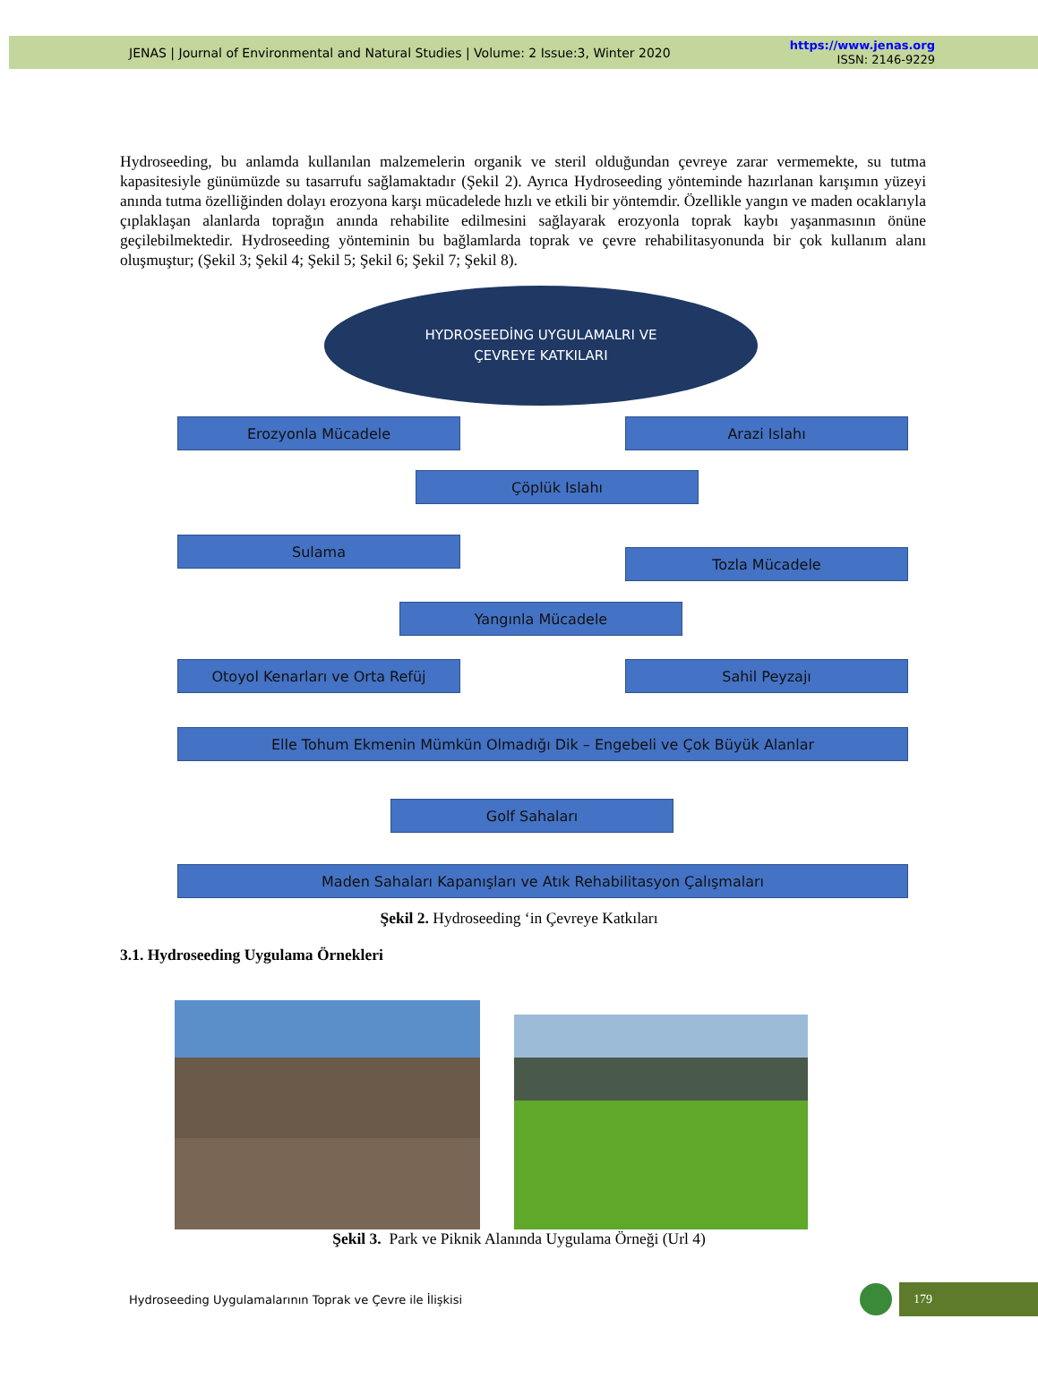JENAS | Journal of Environmental and Natural Studies | Volume: 2 Issue:3, Winter 2020
https://www.jenas.org
ISSN: 2146-9229
Hydroseeding, bu anlamda kullanılan malzemelerin organik ve steril olduğundan çevreye zarar vermemekte, su tutma kapasitesiyle günümüzde su tasarrufu sağlamaktadır (Şekil 2). Ayrıca Hydroseeding yönteminde hazırlanan karışımın yüzeyi anında tutma özelliğinden dolayı erozyona karşı mücadelede hızlı ve etkili bir yöntemdir. Özellikle yangın ve maden ocaklarıyla çıplaklaşan alanlarda toprağın anında rehabilite edilmesini sağlayarak erozyonla toprak kaybı yaşanmasının önüne geçilebilmektedir. Hydroseeding yönteminin bu bağlamlarda toprak ve çevre rehabilitasyonunda bir çok kullanım alanı oluşmuştur; (Şekil 3; Şekil 4; Şekil 5; Şekil 6; Şekil 7; Şekil 8).
HYDROSEEDİNG UYGULAMALRI VE
ÇEVREYE KATKILARI
Erozyonla Mücadele Arazi Islahı
Çöplük Islahı
Sulama
Tozla Mücadele
Yangınla Mücadele
Otoyol Kenarları ve Orta Refüj Sahil Peyzajı
Elle Tohum Ekmenin Mümkün Olmadığı Dik – Engebeli ve Çok Büyük Alanlar Golf Sahaları
Maden Sahaları Kapanışları ve Atık Rehabilitasyon Çalışmaları
Şekil 2. Hydroseeding ‘in Çevreye Katkıları
3.1. Hydroseeding Uygulama Örnekleri
Şekil 3. Park ve Piknik Alanında Uygulama Örneği (Url 4)
Hydroseeding Uygulamalarının Toprak ve Çevre ile İlişkisi
179